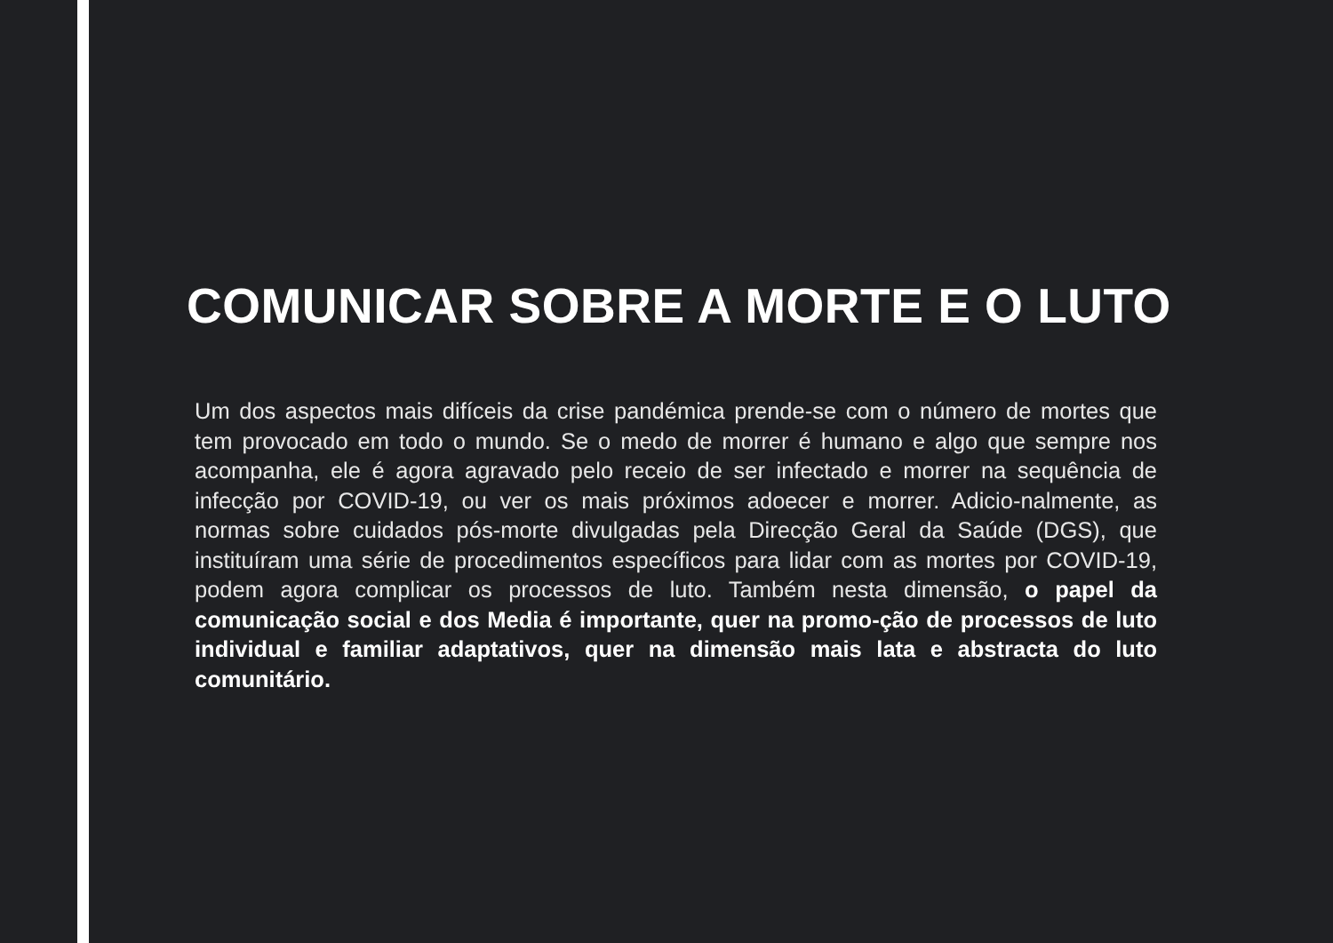COMUNICAR SOBRE A MORTE E O LUTO
Um dos aspectos mais difíceis da crise pandémica prende-se com o número de mortes que tem provocado em todo o mundo. Se o medo de morrer é humano e algo que sempre nos acompanha, ele é agora agravado pelo receio de ser infectado e morrer na sequência de infecção por COVID-19, ou ver os mais próximos adoecer e morrer. Adicio-nalmente, as normas sobre cuidados pós-morte divulgadas pela Direcção Geral da Saúde (DGS), que instituíram uma série de procedimentos específicos para lidar com as mortes por COVID-19, podem agora complicar os processos de luto. Também nesta dimensão, o papel da comunicação social e dos Media é importante, quer na promo-ção de processos de luto individual e familiar adaptativos, quer na dimensão mais lata e abstracta do luto comunitário.